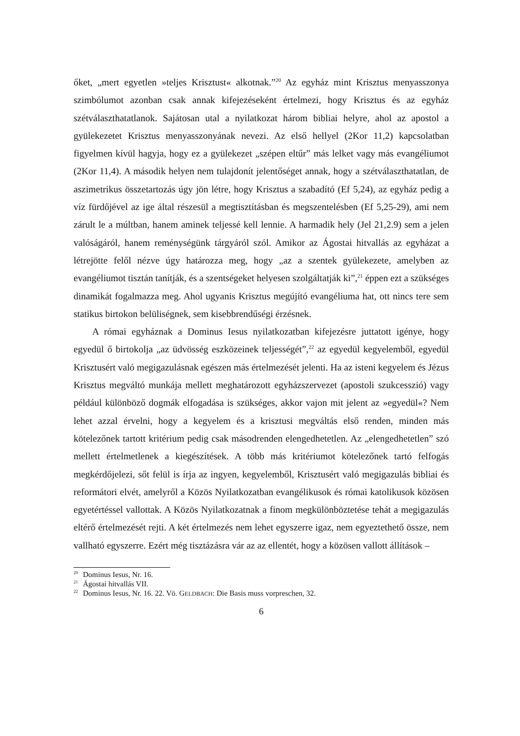őket, „mert egyetlen »teljes Krisztust« alkotnak.”<sup>20</sup> Az egyház mint Krisztus menyasszonya szimbólumot azonban csak annak kifejezéseként értelmezi, hogy Krisztus és az egyház szétválaszthatatlanok. Sajátosan utal a nyilatkozat három bibliai helyre, ahol az apostol a gyülekezetet Krisztus menyasszonyának nevezi. Az első hellyel (2Kor 11,2) kapcsolatban figyelmen kívül hagyja, hogy ez a gyülekezet „szépen eltűr” más lelket vagy más evangéliumot (2Kor 11,4). A második helyen nem tulajdonít jelentőséget annak, hogy a szétválaszthatatlan, de aszimetrikus összetartozás úgy jön létre, hogy Krisztus a szabadító (Ef 5,24), az egyház pedig a víz fürdőjével az ige által részesül a megtisztításban és megszentelésben (Ef 5,25-29), ami nem zárult le a múltban, hanem aminek teljessé kell lennie. A harmadik hely (Jel 21,2.9) sem a jelen valóságáról, hanem reménységünk tárgyáról szól. Amikor az Ágostai hitvallás az egyházat a létrejötte felől nézve úgy határozza meg, hogy „az a szentek gyülekezete, amelyben az evangéliumot tisztán tanítják, és a szentségeket helyesen szolgáltatják ki”,<sup>21</sup> éppen ezt a szükséges dinamikát fogalmazza meg. Ahol ugyanis Krisztus megújító evangéliuma hat, ott nincs tere sem statikus birtokon belüliségnek, sem kisebbrendűségi érzésnek.
A római egyháznak a Dominus Iesus nyilatkozatban kifejezésre juttatott igénye, hogy egyedül ő birtokolja „az üdvösség eszközeinek teljességét”,<sup>22</sup> az egyedül kegyelemből, egyedül Krisztusért való megigazulásnak egészen más értelmezését jelenti. Ha az isteni kegyelem és Jézus Krisztus megváltó munkája mellett meghatározott egyházszervezet (apostoli szukcesszió) vagy például különböző dogmák elfogadása is szükséges, akkor vajon mit jelent az »egyedül«? Nem lehet azzal érvelni, hogy a kegyelem és a krisztusi megváltás első renden, minden más kötelezőnek tartott kritérium pedig csak másodrenden elengedhetetlen. Az „elengedhetetlen” szó mellett értelmetlenek a kiegészítések. A több más kritériumot kötelezőnek tartó felfogás megkérdőjelezi, sőt felül is írja az ingyen, kegyelemből, Krisztusért való megigazulás bibliai és reformátori elvét, amelyről a Közös Nyilatkozatban evangélikusok és római katolikusok közösen egyetértéssel vallottak. A Közös Nyilatkozatnak a finom megkülönböztetése tehát a megigazulás eltérő értelmezését rejti. A két értelmezés nem lehet egyszerre igaz, nem egyeztethető össze, nem vallható egyszerre. Ezért még tisztázásra vár az az ellentét, hogy a közösen vallott állítások –
<sup>20</sup> Dominus Iesus, Nr. 16.
<sup>21</sup> Ágostai hitvallás VII.
<sup>22</sup> Dominus Iesus, Nr. 16. 22. Vö. GELDBACH: Die Basis muss vorpreschen, 32.
6